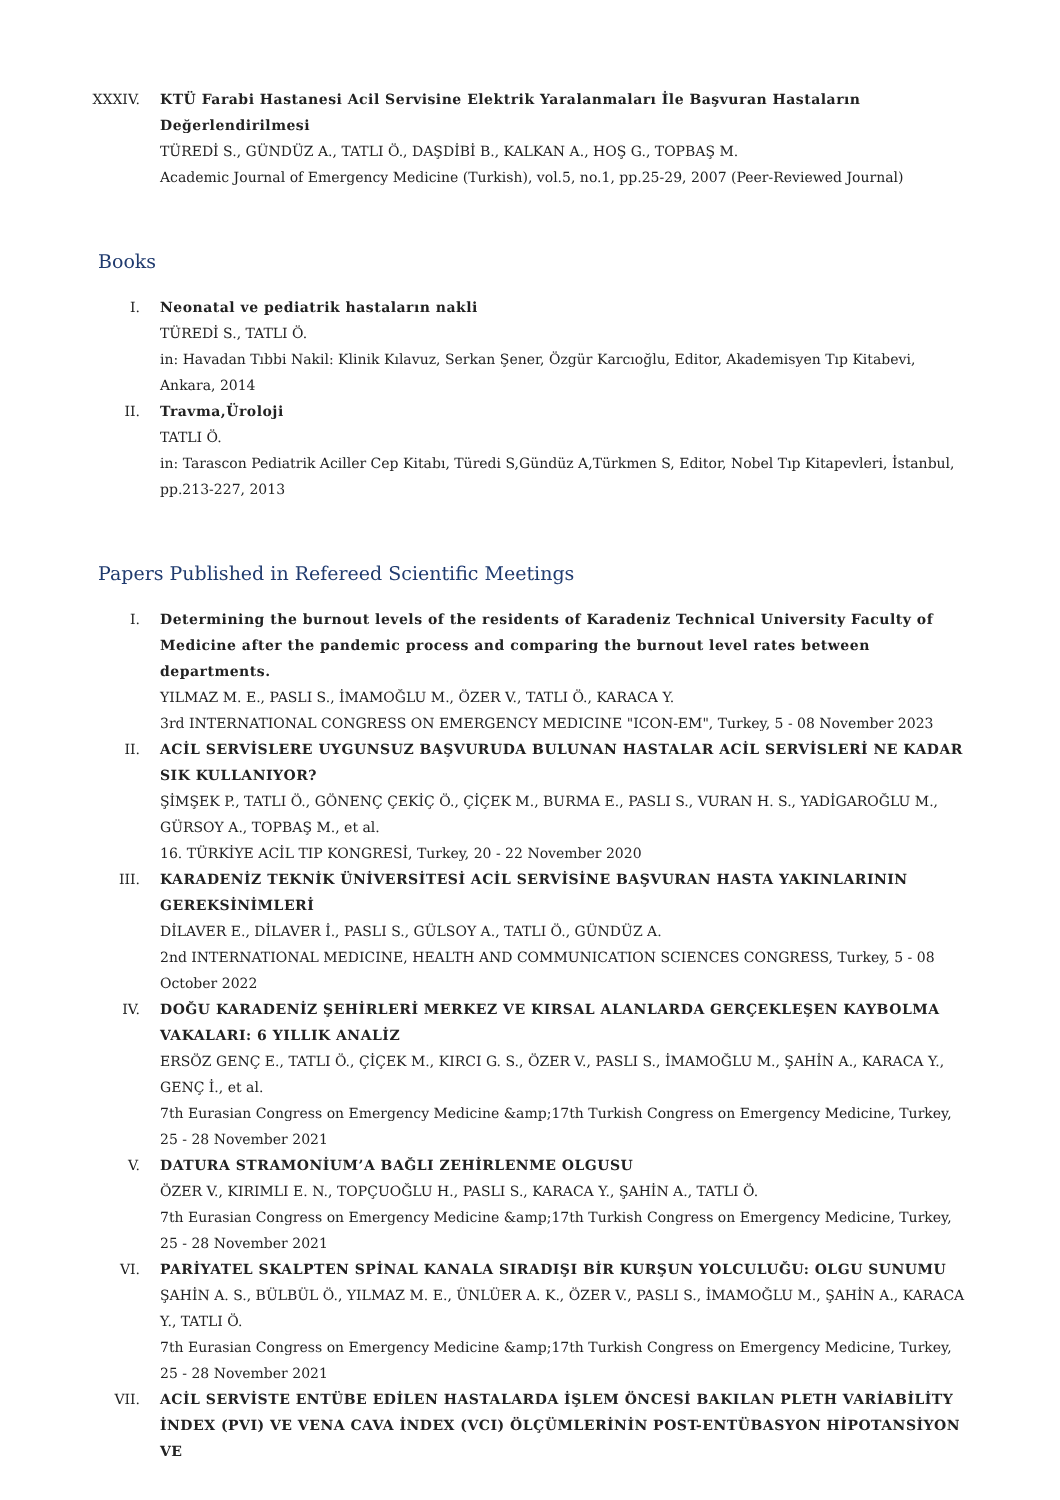XXXIV. KTÜ Farabi Hastanesi Acil Servisine Elektrik Yaralanmaları İle Başvuran Hastaların Değerlendirilmesi
TÜREDİ S., GÜNDÜZ A., TATLI Ö., DAŞDİBİ B., KALKAN A., HOŞ G., TOPBAŞ M.
Academic Journal of Emergency Medicine (Turkish), vol.5, no.1, pp.25-29, 2007 (Peer-Reviewed Journal)
Books
I. Neonatal ve pediatrik hastaların nakli
TÜREDİ S., TATLI Ö.
in: Havadan Tıbbi Nakil: Klinik Kılavuz, Serkan Şener, Özgür Karcıoğlu, Editor, Akademisyen Tıp Kitabevi, Ankara, 2014
II. Travma,Üroloji
TATLI Ö.
in: Tarascon Pediatrik Aciller Cep Kitabı, Türedi S,Gündüz A,Türkmen S, Editor, Nobel Tıp Kitapevleri, İstanbul, pp.213-227, 2013
Papers Published in Refereed Scientific Meetings
I. Determining the burnout levels of the residents of Karadeniz Technical University Faculty of Medicine after the pandemic process and comparing the burnout level rates between departments.
YILMAZ M. E., PASLI S., İMAMOĞLU M., ÖZER V., TATLI Ö., KARACA Y.
3rd INTERNATIONAL CONGRESS ON EMERGENCY MEDICINE "ICON-EM", Turkey, 5 - 08 November 2023
II. ACİL SERVİSLERE UYGUNSUZ BAŞVURUDA BULUNAN HASTALAR ACİL SERVİSLERİ NE KADAR SIK KULLANIYOR?
ŞİMŞEK P., TATLI Ö., GÖNENÇ ÇEKİÇ Ö., ÇİÇEK M., BURMA E., PASLI S., VURAN H. S., YADİGAROĞLU M., GÜRSOY A., TOPBAŞ M., et al.
16. TÜRKİYE ACİL TIP KONGRESİ, Turkey, 20 - 22 November 2020
III. KARADENİZ TEKNİK ÜNİVERSİTESİ ACİL SERVİSİNE BAŞVURAN HASTA YAKINLARININ GEREKSİNİMLERİ
DİLAVER E., DİLAVER İ., PASLI S., GÜLSOY A., TATLI Ö., GÜNDÜZ A.
2nd INTERNATIONAL MEDICINE, HEALTH AND COMMUNICATION SCIENCES CONGRESS, Turkey, 5 - 08 October 2022
IV. DOĞU KARADENİZ ŞEHİRLERİ MERKEZ VE KIRSAL ALANLARDA GERÇEKLEŞEN KAYBOLMA VAKALARI: 6 YILLIK ANALİZ
ERSÖZ GENÇ E., TATLI Ö., ÇİÇEK M., KIRCI G. S., ÖZER V., PASLI S., İMAMOĞLU M., ŞAHİN A., KARACA Y., GENÇ İ., et al.
7th Eurasian Congress on Emergency Medicine &amp;17th Turkish Congress on Emergency Medicine, Turkey, 25 - 28 November 2021
V. DATURA STRAMONİUM’A BAĞLI ZEHİRLENME OLGUSU
ÖZER V., KIRIMLI E. N., TOPÇUOĞLU H., PASLI S., KARACA Y., ŞAHİN A., TATLI Ö.
7th Eurasian Congress on Emergency Medicine &amp;17th Turkish Congress on Emergency Medicine, Turkey, 25 - 28 November 2021
VI. PARİYATEL SKALPTEN SPİNAL KANALA SIRADIŞI BİR KURŞUN YOLCULUĞU: OLGU SUNUMU
ŞAHİN A. S., BÜLBÜL Ö., YILMAZ M. E., ÜNLÜER A. K., ÖZER V., PASLI S., İMAMOĞLU M., ŞAHİN A., KARACA Y., TATLI Ö.
7th Eurasian Congress on Emergency Medicine &amp;17th Turkish Congress on Emergency Medicine, Turkey, 25 - 28 November 2021
VII. ACİL SERVİSTE ENTÜBE EDİLEN HASTALARDA İŞLEM ÖNCESİ BAKILAN PLETH VARİABİLİTY İNDEX (PVI) VE VENA CAVA İNDEX (VCI) ÖLÇÜMLERİNİN POST-ENTÜBASYON HİPOTANSİYON VE